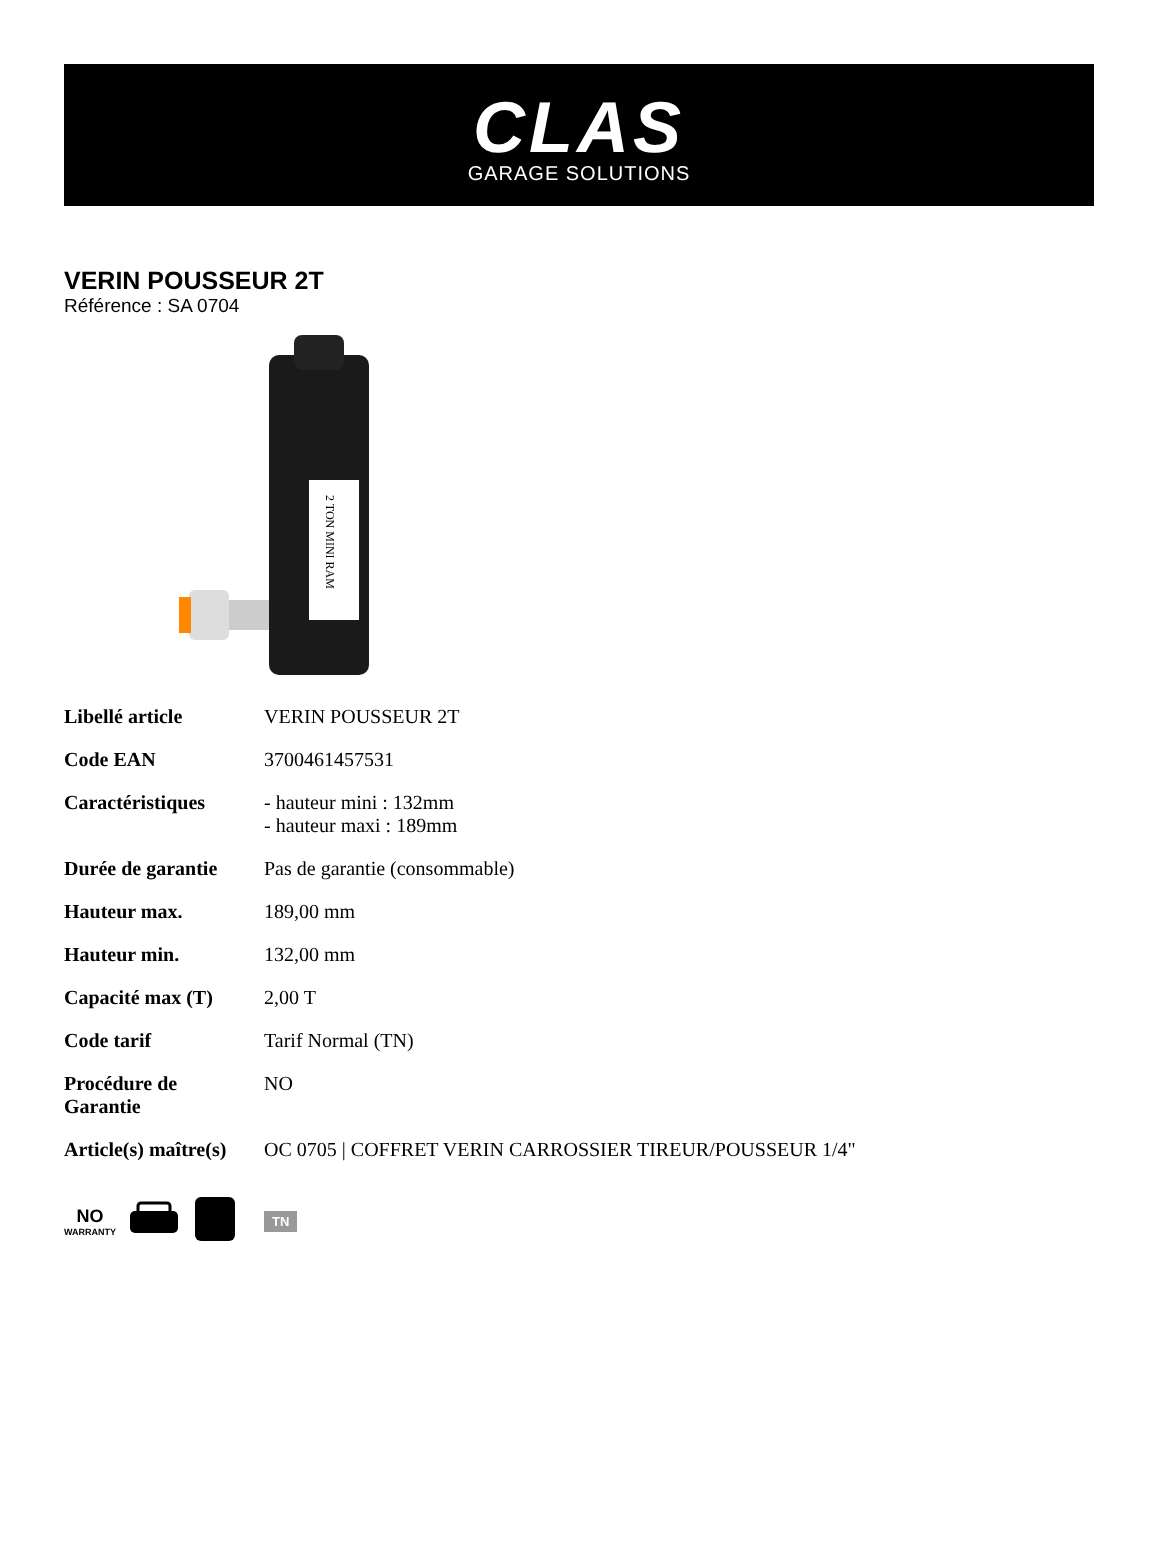CLAS
GARAGE SOLUTIONS
VERIN POUSSEUR 2T
Référence : SA 0704
2 TON MINI RAM
| Libellé article | VERIN POUSSEUR 2T |
| Code EAN | 3700461457531 |
| Caractéristiques | - hauteur mini : 132mm - hauteur maxi : 189mm |
| Durée de garantie | Pas de garantie (consommable) |
| Hauteur max. | 189,00 mm |
| Hauteur min. | 132,00 mm |
| Capacité max (T) | 2,00 T |
| Code tarif | Tarif Normal (TN) |
| Procédure de Garantie | NO |
| Article(s) maître(s) | OC 0705 / COFFRET VERIN CARROSSIER TIREUR/POUSSEUR 1/4" |
NO
WARRANTY
TN